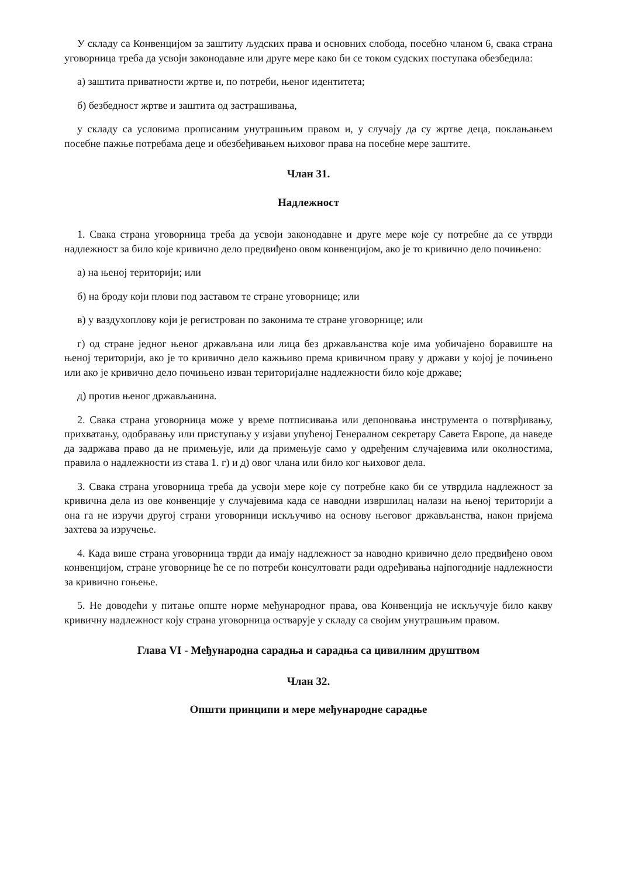У складу са Конвенцијом за заштиту људских права и основних слобода, посебно чланом 6, свака страна уговорница треба да усвоји законодавне или друге мере како би се током судских поступака обезбедила:
а) заштита приватности жртве и, по потреби, њеног идентитета;
б) безбедност жртве и заштита од застрашивања,
у складу са условима прописаним унутрашњим правом и, у случају да су жртве деца, поклањањем посебне пажње потребама деце и обезбеђивањем њиховог права на посебне мере заштите.
Члан 31.
Надлежност
1. Свака страна уговорница треба да усвоји законодавне и друге мере које су потребне да се утврди надлежност за било које кривично дело предвиђено овом конвенцијом, ако је то кривично дело почињено:
а) на њеној територији; или
б) на броду који плови под заставом те стране уговорнице; или
в) у ваздухоплову који је регистрован по законима те стране уговорнице; или
г) од стране једног њеног држављана или лица без држављанства које има уобичајено боравиште на њеној територији, ако је то кривично дело кажњиво према кривичном праву у држави у којој је почињено или ако је кривично дело почињено изван територијалне надлежности било које државе;
д) против њеног држављанина.
2. Свака страна уговорница може у време потписивања или депоновања инструмента о потврђивању, прихватању, одобравању или приступању у изјави упућеној Генералном секретару Савета Европе, да наведе да задржава право да не примењује, или да примењује само у одређеним случајевима или околностима, правила о надлежности из става 1. г) и д) овог члана или било ког њиховог дела.
3. Свака страна уговорница треба да усвоји мере које су потребне како би се утврдила надлежност за кривична дела из ове конвенције у случајевима када се наводни извршилац налази на њеној територији а она га не изручи другој страни уговорници искључиво на основу његовог држављанства, након пријема захтева за изручење.
4. Када више страна уговорница тврди да имају надлежност за наводно кривично дело предвиђено овом конвенцијом, стране уговорнице ће се по потреби консултовати ради одређивања најпогодније надлежности за кривично гоњење.
5. Не доводећи у питање опште норме међународног права, ова Конвенција не искључује било какву кривичну надлежност коју страна уговорница остварује у складу са својим унутрашњим правом.
Глава VI - Међународна сарадња и сарадња са цивилним друштвом
Члан 32.
Општи принципи и мере међународне сарадње